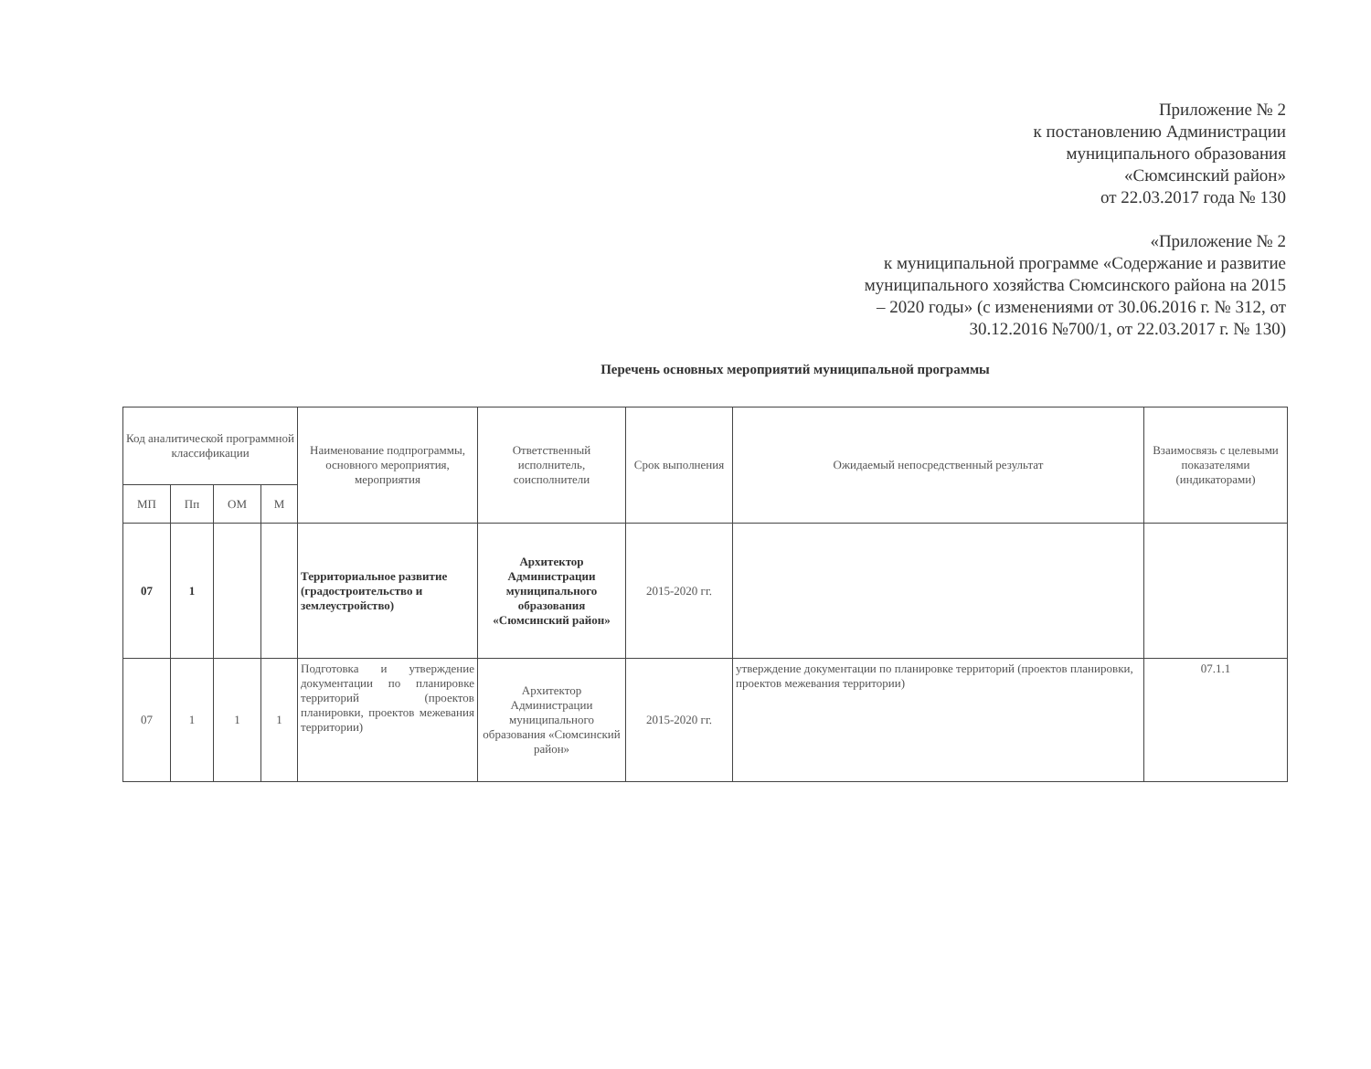Приложение № 2
к постановлению Администрации
муниципального образования
«Сюмсинский район»
от 22.03.2017 года № 130
«Приложение № 2
к муниципальной программе «Содержание и развитие
муниципального хозяйства Сюмсинского района на 2015
– 2020 годы» (с изменениями от 30.06.2016 г. № 312, от
30.12.2016 №700/1, от 22.03.2017 г. № 130)
Перечень основных мероприятий муниципальной программы
| Код аналитической программной классификации | | | | Наименование подпрограммы, основного мероприятия, мероприятия | Ответственный исполнитель, соисполнители | Срок выполнения | Ожидаемый непосредственный результат | Взаимосвязь с целевыми показателями (индикаторами) |
| --- | --- | --- | --- | --- | --- | --- | --- | --- |
| МП | Пп | ОМ | М | | | | | |
| 07 | 1 | | | Территориальное развитие (градостроительство и землеустройство) | Архитектор Администрации муниципального образования «Сюмсинский район» | 2015-2020 гг. | | |
| 07 | 1 | 1 | 1 | Подготовка и утверждение документации по планировке территорий (проектов планировки, проектов межевания территории) | Архитектор Администрации муниципального образования «Сюмсинский район» | 2015-2020 гг. | утверждение документации по планировке территорий (проектов планировки, проектов межевания территории) | 07.1.1 |